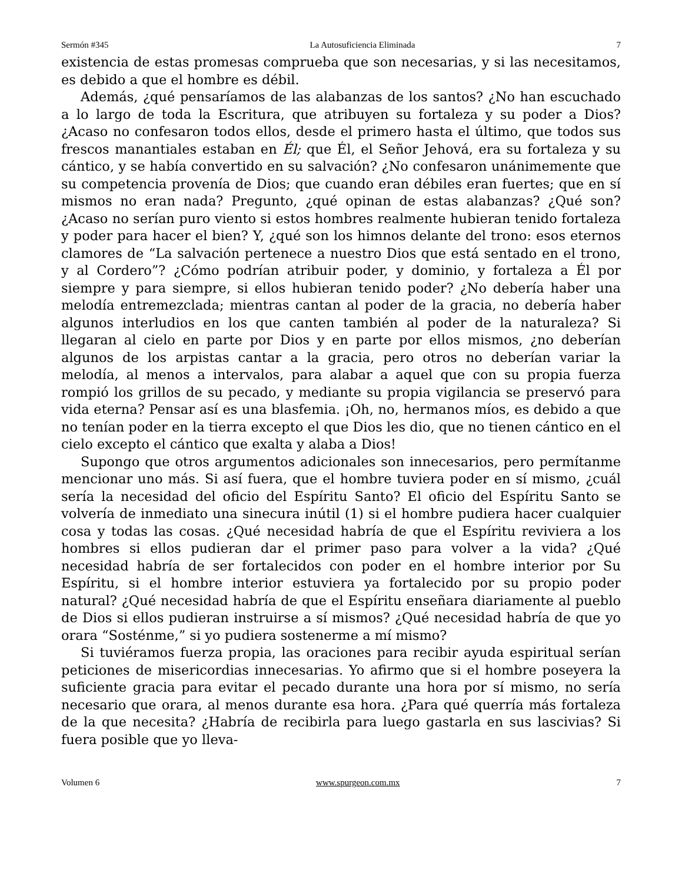Sermón #345 La Autosuficiencia Eliminada 7
existencia de estas promesas comprueba que son necesarias, y si las necesitamos, es debido a que el hombre es débil.
Además, ¿qué pensaríamos de las alabanzas de los santos? ¿No han escuchado a lo largo de toda la Escritura, que atribuyen su fortaleza y su poder a Dios? ¿Acaso no confesaron todos ellos, desde el primero hasta el último, que todos sus frescos manantiales estaban en Él; que Él, el Señor Jehová, era su fortaleza y su cántico, y se había convertido en su salvación? ¿No confesaron unánimemente que su competencia provenía de Dios; que cuando eran débiles eran fuertes; que en sí mismos no eran nada? Pregunto, ¿qué opinan de estas alabanzas? ¿Qué son? ¿Acaso no serían puro viento si estos hombres realmente hubieran tenido fortaleza y poder para hacer el bien? Y, ¿qué son los himnos delante del trono: esos eternos clamores de “La salvación pertenece a nuestro Dios que está sentado en el trono, y al Cordero”? ¿Cómo podrían atribuir poder, y dominio, y fortaleza a Él por siempre y para siempre, si ellos hubieran tenido poder? ¿No debería haber una melodía entremezclada; mientras cantan al poder de la gracia, no debería haber algunos interludios en los que canten también al poder de la naturaleza? Si llegaran al cielo en parte por Dios y en parte por ellos mismos, ¿no deberían algunos de los arpistas cantar a la gracia, pero otros no deberían variar la melodía, al menos a intervalos, para alabar a aquel que con su propia fuerza rompió los grillos de su pecado, y mediante su propia vigilancia se preservó para vida eterna? Pensar así es una blasfemia. ¡Oh, no, hermanos míos, es debido a que no tenían poder en la tierra excepto el que Dios les dio, que no tienen cántico en el cielo excepto el cántico que exalta y alaba a Dios!
Supongo que otros argumentos adicionales son innecesarios, pero permítanme mencionar uno más. Si así fuera, que el hombre tuviera poder en sí mismo, ¿cuál sería la necesidad del oficio del Espíritu Santo? El oficio del Espíritu Santo se volvería de inmediato una sinecura inútil (1) si el hombre pudiera hacer cualquier cosa y todas las cosas. ¿Qué necesidad habría de que el Espíritu reviviera a los hombres si ellos pudieran dar el primer paso para volver a la vida? ¿Qué necesidad habría de ser fortalecidos con poder en el hombre interior por Su Espíritu, si el hombre interior estuviera ya fortalecido por su propio poder natural? ¿Qué necesidad habría de que el Espíritu enseñara diariamente al pueblo de Dios si ellos pudieran instruirse a sí mismos? ¿Qué necesidad habría de que yo orara “Sosténme,” si yo pudiera sostenerme a mí mismo?
Si tuviéramos fuerza propia, las oraciones para recibir ayuda espiritual serían peticiones de misericordias innecesarias. Yo afirmo que si el hombre poseyera la suficiente gracia para evitar el pecado durante una hora por sí mismo, no sería necesario que orara, al menos durante esa hora. ¿Para qué querría más fortaleza de la que necesita? ¿Habría de recibirla para luego gastarla en sus lascivias? Si fuera posible que yo lleva-
Volumen 6 www.spurgeon.com.mx 7